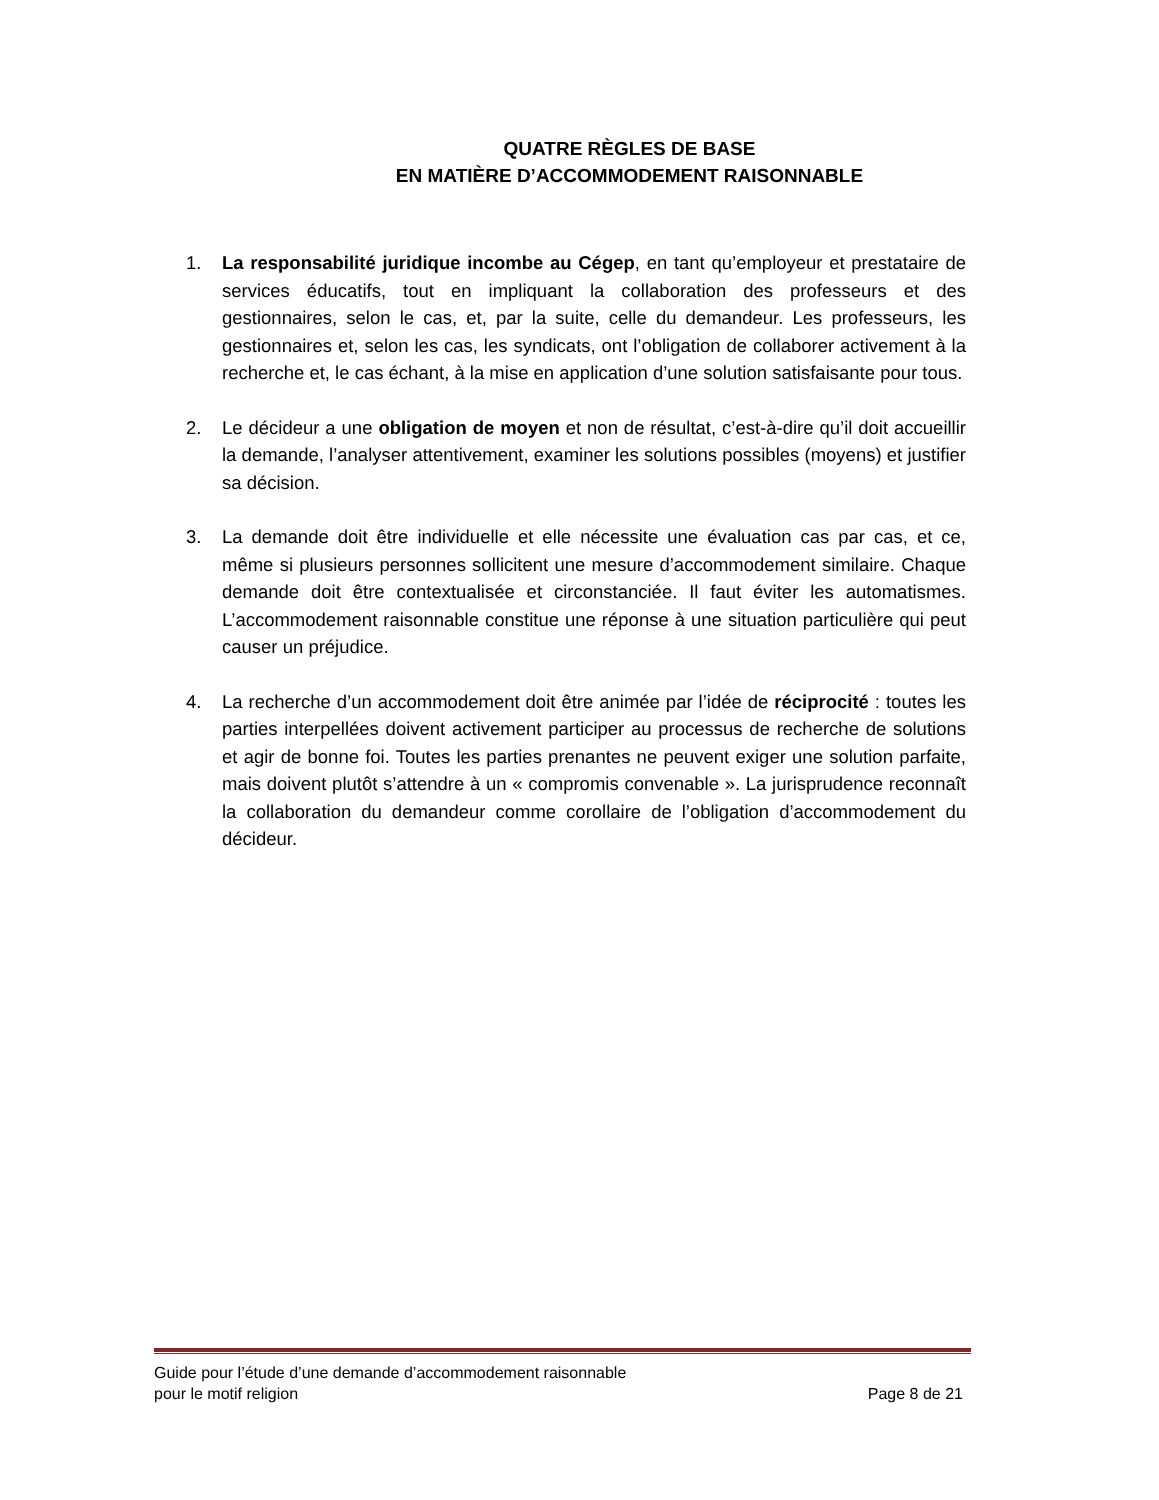QUATRE RÈGLES DE BASE
EN MATIÈRE D’ACCOMMODEMENT RAISONNABLE
1. La responsabilité juridique incombe au Cégep, en tant qu’employeur et prestataire de services éducatifs, tout en impliquant la collaboration des professeurs et des gestionnaires, selon le cas, et, par la suite, celle du demandeur. Les professeurs, les gestionnaires et, selon les cas, les syndicats, ont l’obligation de collaborer activement à la recherche et, le cas échant, à la mise en application d’une solution satisfaisante pour tous.
2. Le décideur a une obligation de moyen et non de résultat, c’est-à-dire qu’il doit accueillir la demande, l’analyser attentivement, examiner les solutions possibles (moyens) et justifier sa décision.
3. La demande doit être individuelle et elle nécessite une évaluation cas par cas, et ce, même si plusieurs personnes sollicitent une mesure d’accommodement similaire. Chaque demande doit être contextualisée et circonstanciée. Il faut éviter les automatismes. L’accommodement raisonnable constitue une réponse à une situation particulière qui peut causer un préjudice.
4. La recherche d’un accommodement doit être animée par l’idée de réciprocité : toutes les parties interpellées doivent activement participer au processus de recherche de solutions et agir de bonne foi. Toutes les parties prenantes ne peuvent exiger une solution parfaite, mais doivent plutôt s’attendre à un « compromis convenable ». La jurisprudence reconnaît la collaboration du demandeur comme corollaire de l’obligation d’accommodement du décideur.
Guide pour l’étude d’une demande d’accommodement raisonnable
pour le motif religion Page 8 de 21